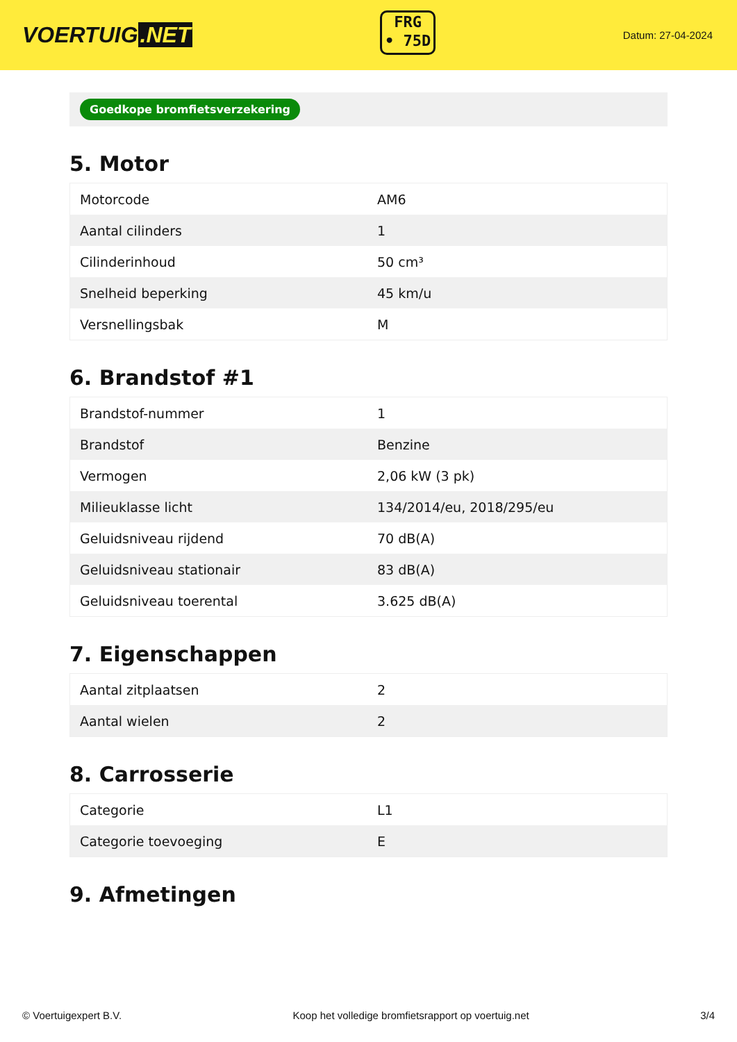VOERTUIG.NET
FRG
• 75D
Datum: 27-04-2024
Goedkope bromfietsverzekering
5. Motor
| Motorcode | AM6 |
| Aantal cilinders | 1 |
| Cilinderinhoud | 50 cm³ |
| Snelheid beperking | 45 km/u |
| Versnellingsbak | M |
6. Brandstof #1
| Brandstof-nummer | 1 |
| Brandstof | Benzine |
| Vermogen | 2,06 kW (3 pk) |
| Milieuklasse licht | 134/2014/eu, 2018/295/eu |
| Geluidsniveau rijdend | 70 dB(A) |
| Geluidsniveau stationair | 83 dB(A) |
| Geluidsniveau toerental | 3.625 dB(A) |
7. Eigenschappen
| Aantal zitplaatsen | 2 |
| Aantal wielen | 2 |
8. Carrosserie
| Categorie | L1 |
| Categorie toevoeging | E |
9. Afmetingen
© Voertuigexpert B.V. Koop het volledige bromfietsrapport op voertuig.net 3/4